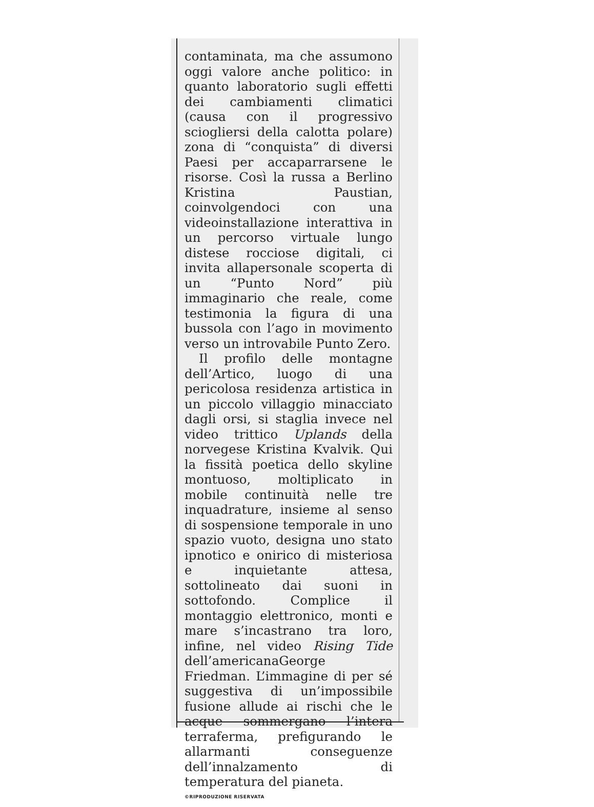contaminata, ma che assumono oggi valore anche politico: in quanto laboratorio sugli effetti dei cambiamenti climatici (causa con il progressivo sciogliersi della calotta polare) zona di “conquista” di diversi Paesi per accaparrarsene le risorse. Così la russa a Berlino Kristina Paustian, coinvolgendoci con una videoinstallazione interattiva in un percorso virtuale lungo distese rocciose digitali, ci invita allapersonale scoperta di un “Punto Nord” più immaginario che reale, come testimonia la figura di una bussola con l’ago in movimento verso un introvabile Punto Zero.
Il profilo delle montagne dell’Artico, luogo di una pericolosa residenza artistica in un piccolo villaggio minacciato dagli orsi, si staglia invece nel video trittico Uplands della norvegese Kristina Kvalvik. Qui la fissità poetica dello skyline montuoso, moltiplicato in mobile continuità nelle tre inquadrature, insieme al senso di sospensione temporale in uno spazio vuoto, designa uno stato ipnotico e onirico di misteriosa e inquietante attesa, sottolineato dai suoni in sottofondo. Complice il montaggio elettronico, monti e mare s’incastrano tra loro, infine, nel video Rising Tide dell’americanaGeorge Friedman. L’immagine di per sé suggestiva di un’impossibile fusione allude ai rischi che le acque sommergano l’intera terraferma, prefigurando le allarmanti conseguenze dell’innalzamento di temperatura del pianeta.
©RIPRODUZIONE RISERVATA